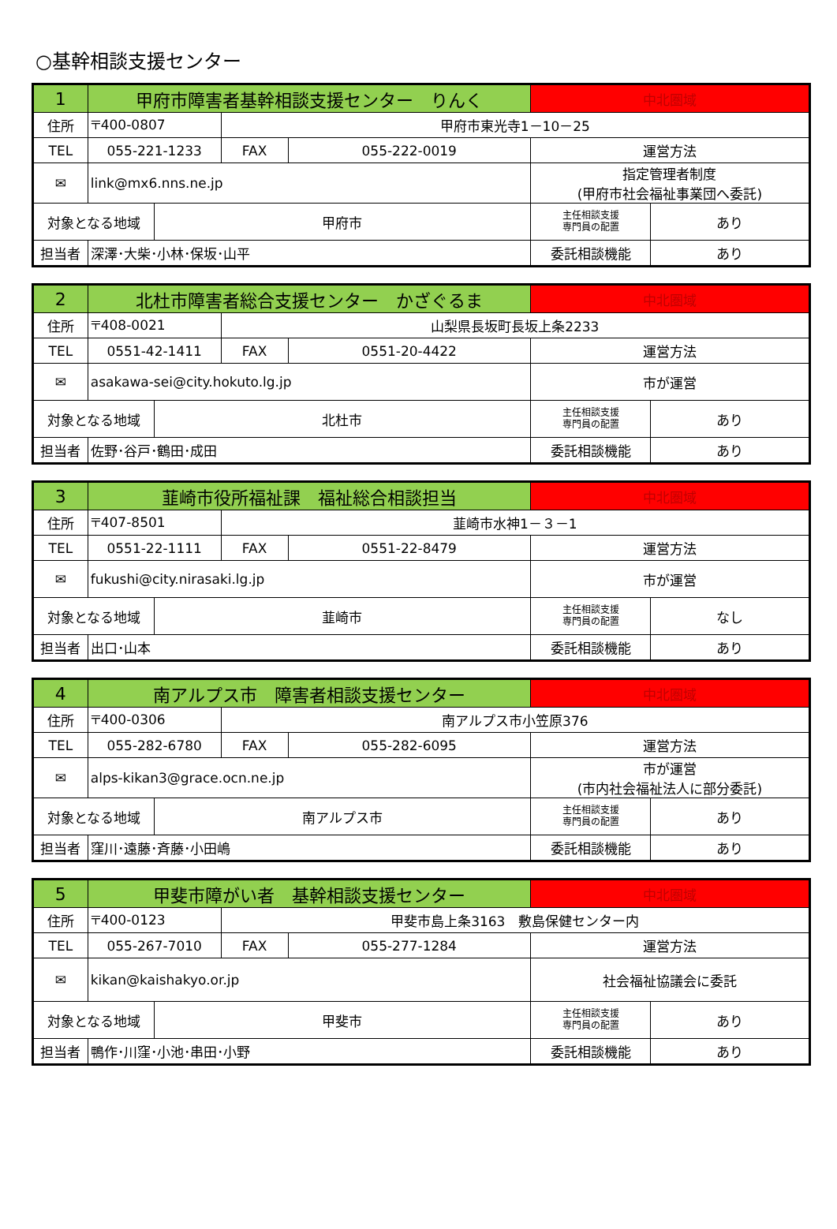○基幹相談支援センター
| 1 | 甲府市障害者基幹相談支援センター りんく | | | | 中北圏域 | |
| 住所 | 〒400-0807 | | 甲府市東光寺1－10－25 | | | |
| TEL | 055-221-1233 | | FAX | 055-222-0019 | 運営方法 | |
| ✉ | link@mx6.nns.ne.jp | | | | 指定管理者制度 (甲府市社会福祉事業団へ委託) | |
| 対象となる地域 | | 甲府市 | | | 主任相談支援 専門員の配置 | あり |
| 担当者 | 深澤･大柴･小林･保坂･山平 | | | | 委託相談機能 | あり |
| 2 | 北杜市障害者総合支援センター かざぐるま | | | | 中北圏域 | |
| 住所 | 〒408-0021 | | 山梨県長坂町長坂上条2233 | | | |
| TEL | 0551-42-1411 | | FAX | 0551-20-4422 | 運営方法 | |
| ✉ | asakawa-sei@city.hokuto.lg.jp | | | | 市が運営 | |
| 対象となる地域 | | 北杜市 | | | 主任相談支援 専門員の配置 | あり |
| 担当者 | 佐野･谷戸･鶴田･成田 | | | | 委託相談機能 | あり |
| 3 | 韮崎市役所福祉課 福祉総合相談担当 | | | | 中北圏域 | |
| 住所 | 〒407-8501 | | 韮崎市水神1－３－1 | | | |
| TEL | 0551-22-1111 | | FAX | 0551-22-8479 | 運営方法 | |
| ✉ | fukushi@city.nirasaki.lg.jp | | | | 市が運営 | |
| 対象となる地域 | | 韮崎市 | | | 主任相談支援 専門員の配置 | なし |
| 担当者 | 出口･山本 | | | | 委託相談機能 | あり |
| 4 | 南アルプス市 障害者相談支援センター | | | | 中北圏域 | |
| 住所 | 〒400-0306 | | 南アルプス市小笠原376 | | | |
| TEL | 055-282-6780 | | FAX | 055-282-6095 | 運営方法 | |
| ✉ | alps-kikan3@grace.ocn.ne.jp | | | | 市が運営 (市内社会福祉法人に部分委託) | |
| 対象となる地域 | | 南アルプス市 | | | 主任相談支援 専門員の配置 | あり |
| 担当者 | 窪川･遠藤･斉藤･小田嶋 | | | | 委託相談機能 | あり |
| 5 | 甲斐市障がい者 基幹相談支援センター | | | | 中北圏域 | |
| 住所 | 〒400-0123 | | 甲斐市島上条3163 敷島保健センター内 | | | |
| TEL | 055-267-7010 | | FAX | 055-277-1284 | 運営方法 | |
| ✉ | kikan@kaishakyo.or.jp | | | | 社会福祉協議会に委託 | |
| 対象となる地域 | | 甲斐市 | | | 主任相談支援 専門員の配置 | あり |
| 担当者 | 鴨作･川窪･小池･串田･小野 | | | | 委託相談機能 | あり |